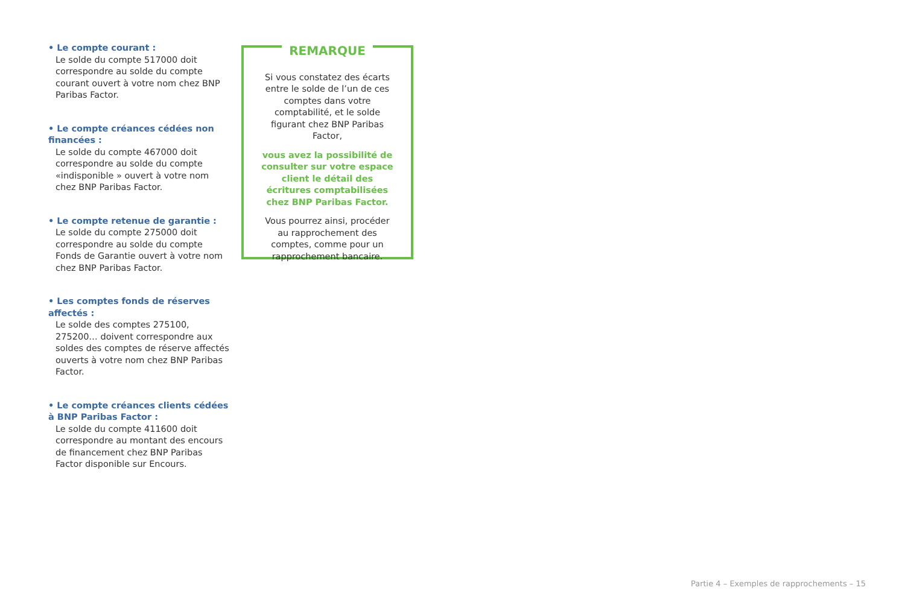• Le compte courant :
Le solde du compte 517000 doit correspondre au solde du compte courant ouvert à votre nom chez BNP Paribas Factor.
• Le compte créances cédées non financées :
Le solde du compte 467000 doit correspondre au solde du compte «indisponible » ouvert à votre nom chez BNP Paribas Factor.
• Le compte retenue de garantie :
Le solde du compte 275000 doit correspondre au solde du compte Fonds de Garantie ouvert à votre nom chez BNP Paribas Factor.
• Les comptes fonds de réserves affectés :
Le solde des comptes 275100, 275200… doivent correspondre aux soldes des comptes de réserve affectés ouverts à votre nom chez BNP Paribas Factor.
• Le compte créances clients cédées à BNP Paribas Factor :
Le solde du compte 411600 doit correspondre au montant des encours de financement chez BNP Paribas Factor disponible sur Encours.
REMARQUE
Si vous constatez des écarts entre le solde de l’un de ces comptes dans votre comptabilité, et le solde figurant chez BNP Paribas Factor,
vous avez la possibilité de consulter sur votre espace client le détail des écritures comptabilisées chez BNP Paribas Factor.
Vous pourrez ainsi, procéder au rapprochement des comptes, comme pour un rapprochement bancaire.
Partie 4 – Exemples de rapprochements – 15